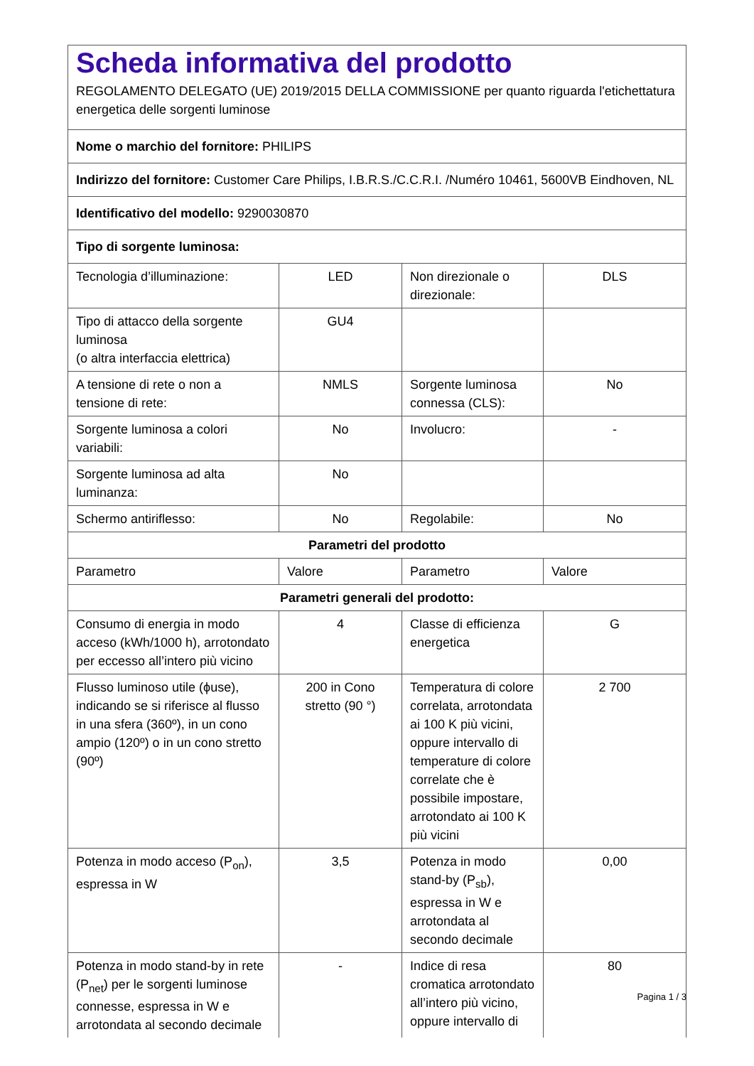| Scheda informativa del prodotto REGOLAMENTO DELEGATO (UE) 2019/2015 DELLA COMMISSIONE per quanto riguarda l'etichettatura energetica delle sorgenti luminose | | | |
| Nome o marchio del fornitore: PHILIPS | | | |
| Indirizzo del fornitore: Customer Care Philips, I.B.R.S./C.C.R.I. /Numéro 10461, 5600VB Eindhoven, NL | | | |
| Identificativo del modello: 9290030870 | | | |
| Tipo di sorgente luminosa: | | | |
| Tecnologia d’illuminazione: | LED | Non direzionale o direzionale: | DLS |
| Tipo di attacco della sorgente luminosa (o altra interfaccia elettrica) | GU4 | | |
| A tensione di rete o non a tensione di rete: | NMLS | Sorgente luminosa connessa (CLS): | No |
| Sorgente luminosa a colori variabili: | No | Involucro: | - |
| Sorgente luminosa ad alta luminanza: | No | | |
| Schermo antiriflesso: | No | Regolabile: | No |
| Parametri del prodotto | | | |
| Parametro | Valore | Parametro | Valore |
| Parametri generali del prodotto: | | | |
| Consumo di energia in modo acceso (kWh/1000 h), arrotondato per eccesso all’intero più vicino | 4 | Classe di efficienza energetica | G |
| Flusso luminoso utile (ϕuse), indicando se si riferisce al flusso in una sfera (360º), in un cono ampio (120º) o in un cono stretto (90º) | 200 in Cono stretto (90 °) | Temperatura di colore correlata, arrotondata ai 100 K più vicini, oppure intervallo di temperature di colore correlate che è possibile impostare, arrotondato ai 100 K più vicini | 2 700 |
| Potenza in modo acceso (P<sub>on</sub>), espressa in W | 3,5 | Potenza in modo stand-by (P<sub>sb</sub>), espressa in W e arrotondata al secondo decimale | 0,00 |
| Potenza in modo stand-by in rete (P<sub>net</sub>) per le sorgenti luminose connesse, espressa in W e arrotondata al secondo decimale | - | Indice di resa cromatica arrotondato all’intero più vicino, oppure intervallo di | 80 |
Pagina 1 / 3